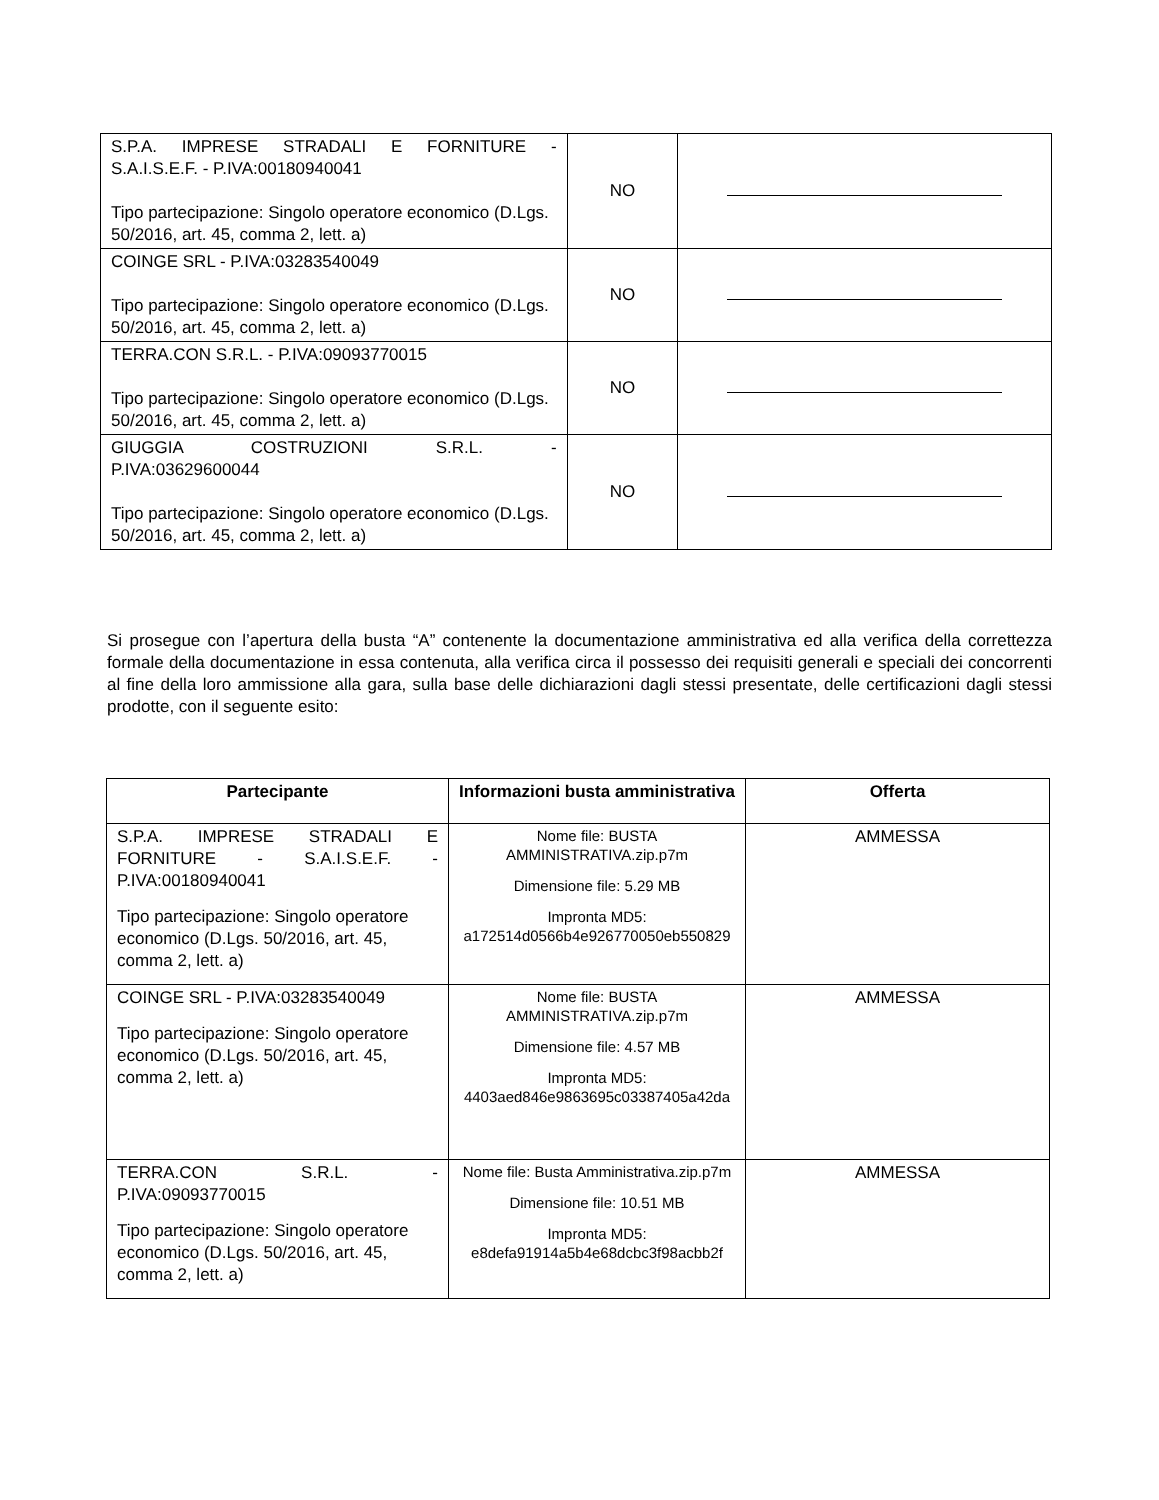| S.P.A. IMPRESE STRADALI E FORNITURE - S.A.I.S.E.F. - P.IVA:00180940041 Tipo partecipazione: Singolo operatore economico (D.Lgs. 50/2016, art. 45, comma 2, lett. a) | NO | |
| COINGE SRL - P.IVA:03283540049 Tipo partecipazione: Singolo operatore economico (D.Lgs. 50/2016, art. 45, comma 2, lett. a) | NO | |
| TERRA.CON S.R.L. - P.IVA:09093770015 Tipo partecipazione: Singolo operatore economico (D.Lgs. 50/2016, art. 45, comma 2, lett. a) | NO | |
| GIUGGIA COSTRUZIONI S.R.L. - P.IVA:03629600044 Tipo partecipazione: Singolo operatore economico (D.Lgs. 50/2016, art. 45, comma 2, lett. a) | NO | |
Si prosegue con l’apertura della busta “A” contenente la documentazione amministrativa ed alla verifica della correttezza formale della documentazione in essa contenuta, alla verifica circa il possesso dei requisiti generali e speciali dei concorrenti al fine della loro ammissione alla gara, sulla base delle dichiarazioni dagli stessi presentate, delle certificazioni dagli stessi prodotte, con il seguente esito:
| Partecipante | Informazioni busta amministrativa | Offerta |
| --- | --- | --- |
| S.P.A. IMPRESE STRADALI E FORNITURE - S.A.I.S.E.F. - P.IVA:00180940041 Tipo partecipazione: Singolo operatore economico (D.Lgs. 50/2016, art. 45, comma 2, lett. a) | Nome file: BUSTA AMMINISTRATIVA.zip.p7m Dimensione file: 5.29 MB Impronta MD5: a172514d0566b4e926770050eb550829 | AMMESSA |
| COINGE SRL - P.IVA:03283540049 Tipo partecipazione: Singolo operatore economico (D.Lgs. 50/2016, art. 45, comma 2, lett. a) | Nome file: BUSTA AMMINISTRATIVA.zip.p7m Dimensione file: 4.57 MB Impronta MD5: 4403aed846e9863695c03387405a42da | AMMESSA |
| TERRA.CON S.R.L. - P.IVA:09093770015 Tipo partecipazione: Singolo operatore economico (D.Lgs. 50/2016, art. 45, comma 2, lett. a) | Nome file: Busta Amministrativa.zip.p7m Dimensione file: 10.51 MB Impronta MD5: e8defa91914a5b4e68dcbc3f98acbb2f | AMMESSA |